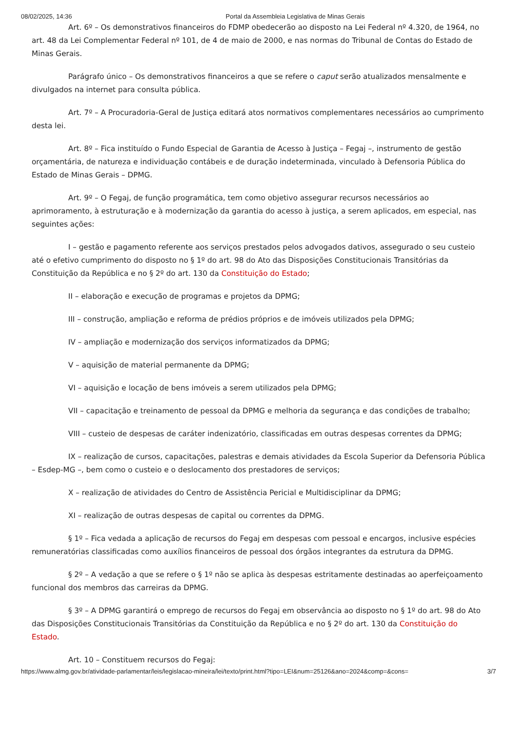08/02/2025, 14:36 Portal da Assembleia Legislativa de Minas Gerais
Art. 6º – Os demonstrativos financeiros do FDMP obedecerão ao disposto na Lei Federal nº 4.320, de 1964, no art. 48 da Lei Complementar Federal nº 101, de 4 de maio de 2000, e nas normas do Tribunal de Contas do Estado de Minas Gerais.
Parágrafo único – Os demonstrativos financeiros a que se refere o caput serão atualizados mensalmente e divulgados na internet para consulta pública.
Art. 7º – A Procuradoria-Geral de Justiça editará atos normativos complementares necessários ao cumprimento desta lei.
Art. 8º – Fica instituído o Fundo Especial de Garantia de Acesso à Justiça – Fegaj –, instrumento de gestão orçamentária, de natureza e individuação contábeis e de duração indeterminada, vinculado à Defensoria Pública do Estado de Minas Gerais – DPMG.
Art. 9º – O Fegaj, de função programática, tem como objetivo assegurar recursos necessários ao aprimoramento, à estruturação e à modernização da garantia do acesso à justiça, a serem aplicados, em especial, nas seguintes ações:
I – gestão e pagamento referente aos serviços prestados pelos advogados dativos, assegurado o seu custeio até o efetivo cumprimento do disposto no § 1º do art. 98 do Ato das Disposições Constitucionais Transitórias da Constituição da República e no § 2º do art. 130 da Constituição do Estado;
II – elaboração e execução de programas e projetos da DPMG;
III – construção, ampliação e reforma de prédios próprios e de imóveis utilizados pela DPMG;
IV – ampliação e modernização dos serviços informatizados da DPMG;
V – aquisição de material permanente da DPMG;
VI – aquisição e locação de bens imóveis a serem utilizados pela DPMG;
VII – capacitação e treinamento de pessoal da DPMG e melhoria da segurança e das condições de trabalho;
VIII – custeio de despesas de caráter indenizatório, classificadas em outras despesas correntes da DPMG;
IX – realização de cursos, capacitações, palestras e demais atividades da Escola Superior da Defensoria Pública – Esdep-MG –, bem como o custeio e o deslocamento dos prestadores de serviços;
X – realização de atividades do Centro de Assistência Pericial e Multidisciplinar da DPMG;
XI – realização de outras despesas de capital ou correntes da DPMG.
§ 1º – Fica vedada a aplicação de recursos do Fegaj em despesas com pessoal e encargos, inclusive espécies remuneratórias classificadas como auxílios financeiros de pessoal dos órgãos integrantes da estrutura da DPMG.
§ 2º – A vedação a que se refere o § 1º não se aplica às despesas estritamente destinadas ao aperfeiçoamento funcional dos membros das carreiras da DPMG.
§ 3º – A DPMG garantirá o emprego de recursos do Fegaj em observância ao disposto no § 1º do art. 98 do Ato das Disposições Constitucionais Transitórias da Constituição da República e no § 2º do art. 130 da Constituição do Estado.
Art. 10 – Constituem recursos do Fegaj:
https://www.almg.gov.br/atividade-parlamentar/leis/legislacao-mineira/lei/texto/print.html?tipo=LEI&num=25126&ano=2024&comp=&cons= 3/7